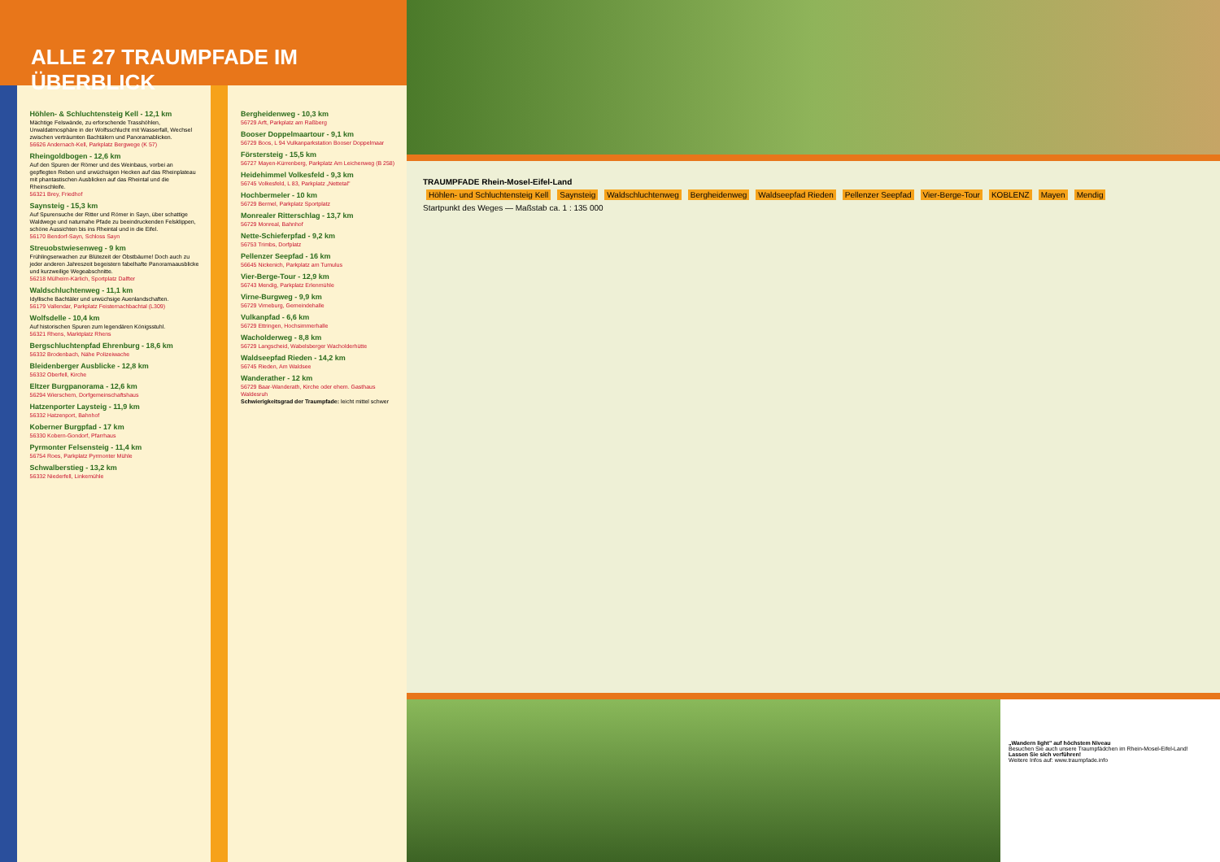ALLE 27 TRAUMPFADE IM ÜBERBLICK
Höhlen- & Schluchtensteig Kell - 12,1 km
Mächtige Felswände, zu erforschende Trasshöhlen, Urwaldatmosphäre in der Wolfsschlucht mit Wasserfall, Wechsel zwischen verträumten Bachtälern und Panoramablicken.
56626 Andernach-Kell, Parkplatz Bergwege (K 57)
Rheingoldbogen - 12,6 km
Auf den Spuren der Römer und des Weinbaus, vorbei an gepflegten Reben und urwüchsigen Hecken auf das Rheinplateau mit phantastischen Ausblicken auf das Rheintal und die Rheinschleife.
56321 Brey, Friedhof
Saynsteig - 15,3 km
Auf Spurensuche der Ritter und Römer in Sayn, über schattige Waldwege und naturnahe Pfade zu beeindruckenden Felsklippen, schöne Aussichten bis ins Rheintal und in die Eifel.
56170 Bendorf-Sayn, Schloss Sayn
Streuobstwiesenweg - 9 km
Frühlingserwachen zur Blütezeit der Obstbäume! Doch auch zu jeder anderen Jahreszeit begeistern fabelhafte Panoramaausblicke und kurzweilige Wegeabschnitte.
56218 Mülheim-Kärlich, Sportplatz Dalfter
Waldschluchtenweg - 11,1 km
Idyllische Bachtäler und urwüchsige Auenlandschaften.
56179 Vallendar, Parkplatz Feisternachbachtal (L309)
Wolfsdelle - 10,4 km
Auf historischen Spuren zum legendären Königsstuhl.
56321 Rhens, Marktplatz Rhens
Bergschluchtenpfad Ehrenburg - 18,6 km
56332 Brodenbach, Nähe Polizeiwache
Bleidenberger Ausblicke - 12,8 km
56332 Oberfell, Kirche
Eltzer Burgpanorama - 12,6 km
56294 Wierschem, Dorfgemeinschaftshaus
Hatzenporter Laysteig - 11,9 km
56332 Hatzenport, Bahnhof
Koberner Burgpfad - 17 km
56330 Kobern-Gondorf, Pfarrhaus
Pyrmonter Felsensteig - 11,4 km
56754 Roes, Parkplatz Pyrmonter Mühle
Schwalberstieg - 13,2 km
56332 Niederfell, Linkemühle
Bergheidenweg - 10,3 km
56729 Arft, Parkplatz am Raßberg
Booser Doppelmaartour - 9,1 km
56729 Boos, L 94 Vulkanparkstation Booser Doppelmaar
Förstersteig - 15,5 km
56727 Mayen-Kürrenberg, Parkplatz Am Leichenweg (B 258)
Heidehimmel Volkesfeld - 9,3 km
56745 Volkesfeld, L 83, Parkplatz „Nettetal"
Hochbermeler - 10 km
56729 Bermel, Parkplatz Sportplatz
Monrealer Ritterschlag - 13,7 km
56729 Monreal, Bahnhof
Nette-Schieferpfad - 9,2 km
56753 Trimbs, Dorfplatz
Pellenzer Seepfad - 16 km
56645 Nickenich, Parkplatz am Tumulus
Vier-Berge-Tour - 12,9 km
56743 Mendig, Parkplatz Erlenmühle
Virne-Burgweg - 9,9 km
56729 Virneburg, Gemeindehalle
Vulkanpfad - 6,6 km
56729 Ettringen, Hochsimmerhalle
Wacholderweg - 8,8 km
56729 Langscheid, Wabelsberger Wacholderhütte
Waldseepfad Rieden - 14,2 km
56745 Rieden, Am Waldsee
Wanderather - 12 km
56729 Baar-Wanderath, Kirche oder ehem. Gasthaus Waldesruh
Schwierigkeitsgrad der Traumpfade: leicht mittel schwer
TRAUMPFADE Rhein-Mosel-Eifel-Land
Höhlen- und Schluchtensteig Kell Saynsteig Waldschluchtenweg Bergheidenweg Waldseepfad Rieden Pellenzer Seepfad Vier-Berge-Tour KOBLENZ Mayen Mendig
Startpunkt des Weges — Maßstab ca. 1 : 135 000
„Wandern light" auf höchstem Niveau
Besuchen Sie auch unsere Traumpfädchen im Rhein-Mosel-Eifel-Land!
Lassen Sie sich verführen!
Weitere Infos auf: www.traumpfade.info